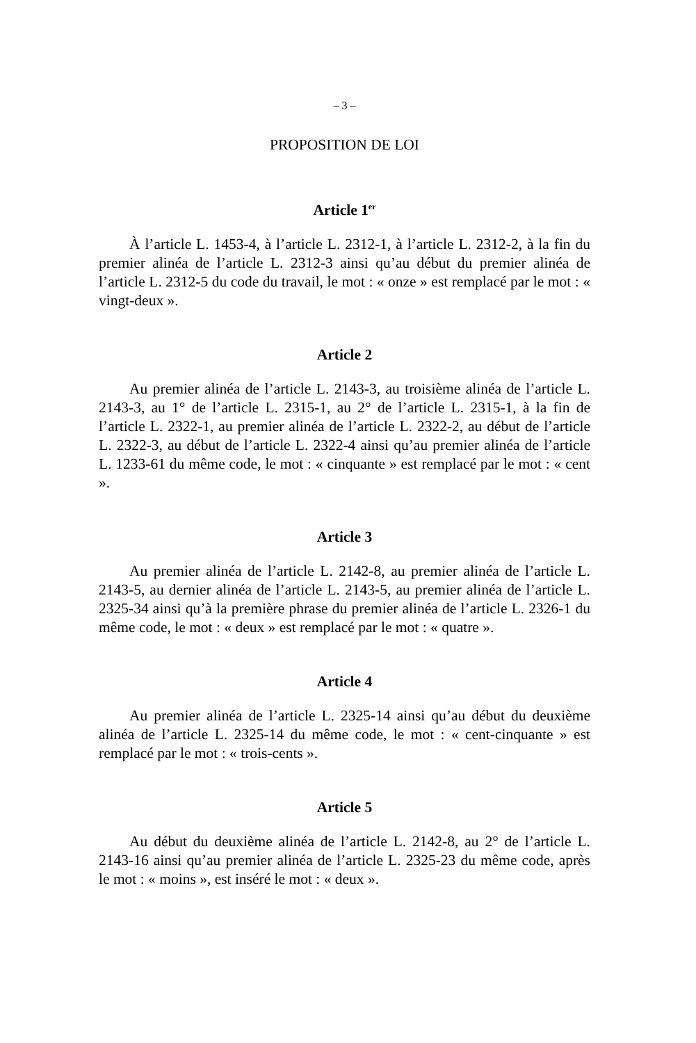– 3 –
PROPOSITION DE LOI
Article 1<sup>er</sup>
À l’article L. 1453-4, à l’article L. 2312-1, à l’article L. 2312-2, à la fin du premier alinéa de l’article L. 2312-3 ainsi qu’au début du premier alinéa de l’article L. 2312-5 du code du travail, le mot : « onze » est remplacé par le mot : « vingt-deux ».
Article 2
Au premier alinéa de l’article L. 2143-3, au troisième alinéa de l’article L. 2143-3, au 1° de l’article L. 2315-1, au 2° de l’article L. 2315-1, à la fin de l’article L. 2322-1, au premier alinéa de l’article L. 2322-2, au début de l’article L. 2322-3, au début de l’article L. 2322-4 ainsi qu’au premier alinéa de l’article L. 1233-61 du même code, le mot : « cinquante » est remplacé par le mot : « cent ».
Article 3
Au premier alinéa de l’article L. 2142-8, au premier alinéa de l’article L. 2143-5, au dernier alinéa de l’article L. 2143-5, au premier alinéa de l’article L. 2325-34 ainsi qu’à la première phrase du premier alinéa de l’article L. 2326-1 du même code, le mot : « deux » est remplacé par le mot : « quatre ».
Article 4
Au premier alinéa de l’article L. 2325-14 ainsi qu’au début du deuxième alinéa de l’article L. 2325-14 du même code, le mot : « cent-cinquante » est remplacé par le mot : « trois-cents ».
Article 5
Au début du deuxième alinéa de l’article L. 2142-8, au 2° de l’article L. 2143-16 ainsi qu’au premier alinéa de l’article L. 2325-23 du même code, après le mot : « moins », est inséré le mot : « deux ».